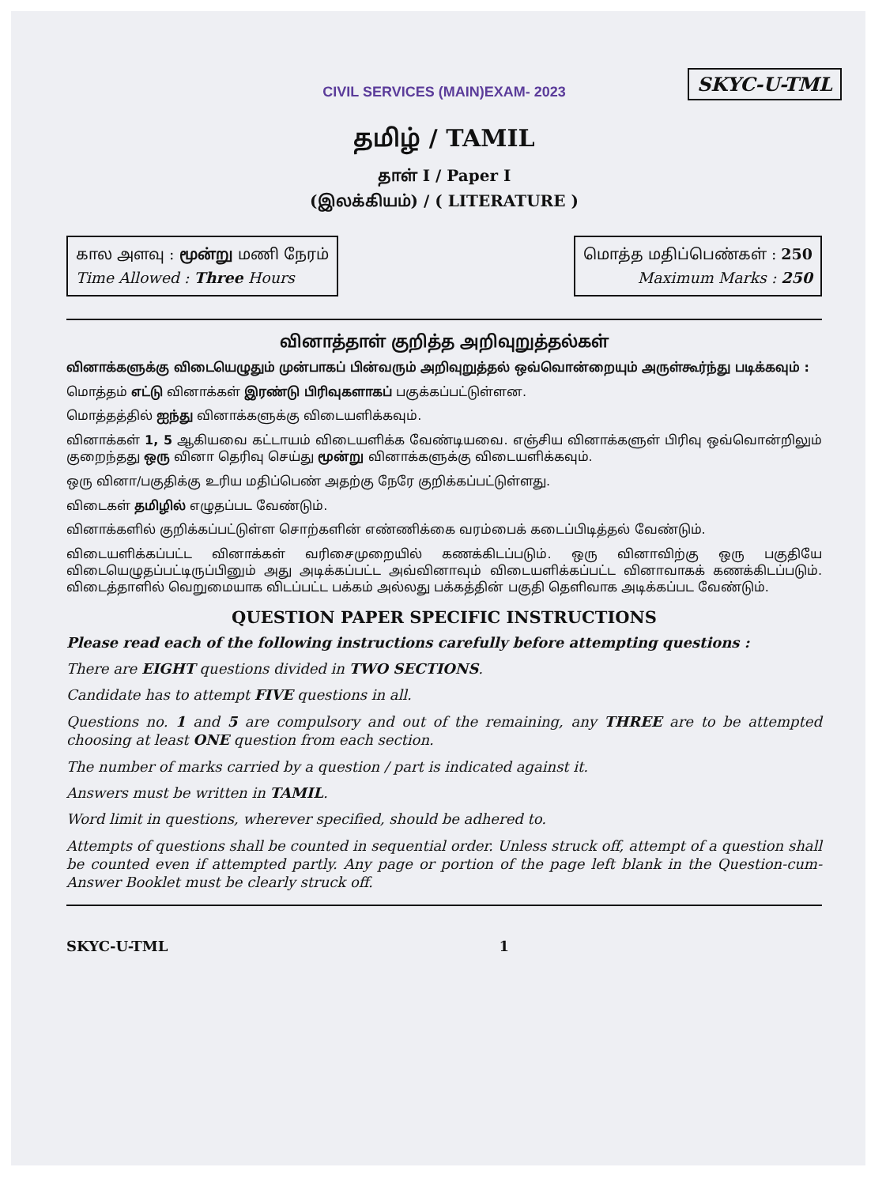SKYC-U-TML
CIVIL SERVICES (MAIN)EXAM- 2023
தமிழ் / TAMIL
தாள் I / Paper I
(இலக்கியம்) / ( LITERATURE )
கால அளவு : மூன்று மணி நேரம்
Time Allowed : Three Hours
மொத்த மதிப்பெண்கள் : 250
Maximum Marks : 250
வினாத்தாள் குறித்த அறிவுறுத்தல்கள்
வினாக்களுக்கு விடையெழுதும் முன்பாகப் பின்வரும் அறிவுறுத்தல் ஒவ்வொன்றையும் அருள்கூர்ந்து படிக்கவும் :
மொத்தம் எட்டு வினாக்கள் இரண்டு பிரிவுகளாகப் பகுக்கப்பட்டுள்ளன.
மொத்தத்தில் ஐந்து வினாக்களுக்கு விடையளிக்கவும்.
வினாக்கள் 1, 5 ஆகியவை கட்டாயம் விடையளிக்க வேண்டியவை. எஞ்சிய வினாக்களுள் பிரிவு ஒவ்வொன்றிலும் குறைந்தது ஒரு வினா தெரிவு செய்து மூன்று வினாக்களுக்கு விடையளிக்கவும்.
ஒரு வினா/பகுதிக்கு உரிய மதிப்பெண் அதற்கு நேரே குறிக்கப்பட்டுள்ளது.
விடைகள் தமிழில் எழுதப்பட வேண்டும்.
வினாக்களில் குறிக்கப்பட்டுள்ள சொற்களின் எண்ணிக்கை வரம்பைக் கடைப்பிடித்தல் வேண்டும்.
விடையளிக்கப்பட்ட வினாக்கள் வரிசைமுறையில் கணக்கிடப்படும். ஒரு வினாவிற்கு ஒரு பகுதியே விடையெழுதப்பட்டிருப்பினும் அது அடிக்கப்பட்ட அவ்வினாவும் விடையளிக்கப்பட்ட வினாவாகக் கணக்கிடப்படும். விடைத்தாளில் வெறுமையாக விடப்பட்ட பக்கம் அல்லது பக்கத்தின் பகுதி தெளிவாக அடிக்கப்பட வேண்டும்.
QUESTION PAPER SPECIFIC INSTRUCTIONS
Please read each of the following instructions carefully before attempting questions :
There are EIGHT questions divided in TWO SECTIONS.
Candidate has to attempt FIVE questions in all.
Questions no. 1 and 5 are compulsory and out of the remaining, any THREE are to be attempted choosing at least ONE question from each section.
The number of marks carried by a question / part is indicated against it.
Answers must be written in TAMIL.
Word limit in questions, wherever specified, should be adhered to.
Attempts of questions shall be counted in sequential order. Unless struck off, attempt of a question shall be counted even if attempted partly. Any page or portion of the page left blank in the Question-cum-Answer Booklet must be clearly struck off.
SKYC-U-TML 1